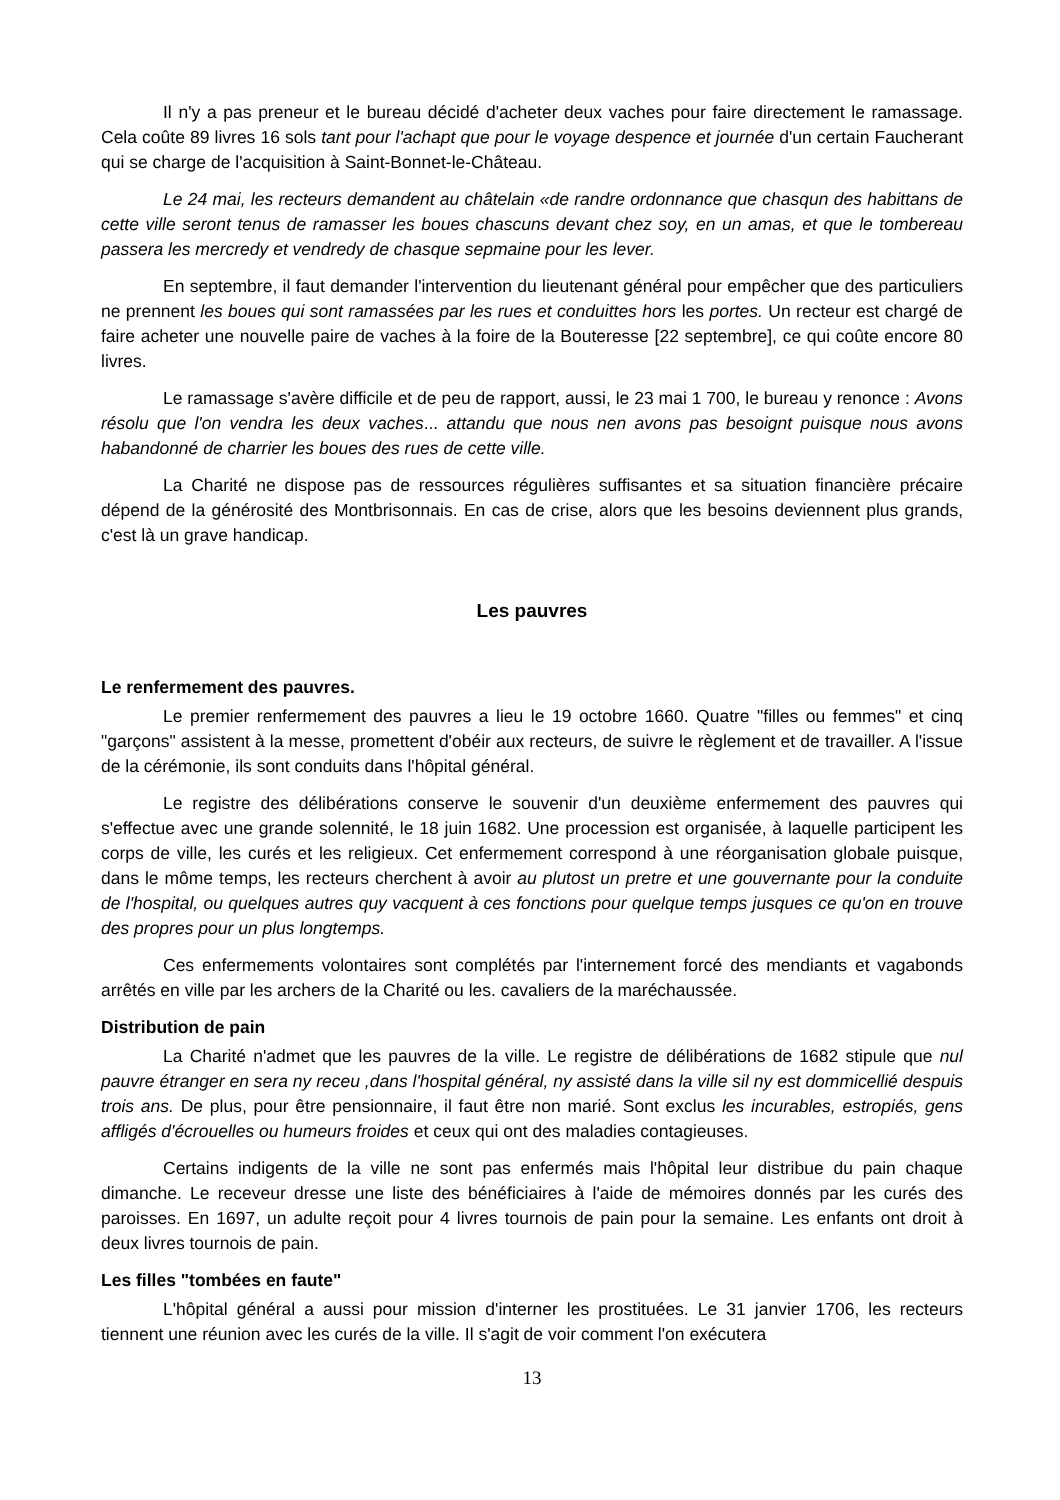Il n'y a pas preneur et le bureau décidé d'acheter deux vaches pour faire directement le ramassage. Cela coûte 89 livres 16 sols tant pour l'achapt que pour le voyage despence et journée d'un certain Faucherant qui se charge de l'acquisition à Saint-Bonnet-le-Château.
Le 24 mai, les recteurs demandent au châtelain «de randre ordonnance que chasqun des habittans de cette ville seront tenus de ramasser les boues chascuns devant chez soy, en un amas, et que le tombereau passera les mercredy et vendredy de chasque sepmaine pour les lever.
En septembre, il faut demander l'intervention du lieutenant général pour empêcher que des particuliers ne prennent les boues qui sont ramassées par les rues et conduittes hors les portes. Un recteur est chargé de faire acheter une nouvelle paire de vaches à la foire de la Bouteresse [22 septembre], ce qui coûte encore 80 livres.
Le ramassage s'avère difficile et de peu de rapport, aussi, le 23 mai 1 700, le bureau y renonce : Avons résolu que l'on vendra les deux vaches... attandu que nous nen avons pas besoignt puisque nous avons habandonné de charrier les boues des rues de cette ville.
La Charité ne dispose pas de ressources régulières suffisantes et sa situation financière précaire dépend de la générosité des Montbrisonnais. En cas de crise, alors que les besoins deviennent plus grands, c'est là un grave handicap.
Les pauvres
Le renfermement des pauvres.
Le premier renfermement des pauvres a lieu le 19 octobre 1660. Quatre "filles ou femmes" et cinq "garçons" assistent à la messe, promettent d'obéir aux recteurs, de suivre le règlement et de travailler. A l'issue de la cérémonie, ils sont conduits dans l'hôpital général.
Le registre des délibérations conserve le souvenir d'un deuxième enfermement des pauvres qui s'effectue avec une grande solennité, le 18 juin 1682. Une procession est organisée, à laquelle participent les corps de ville, les curés et les religieux. Cet enfermement correspond à une réorganisation globale puisque, dans le môme temps, les recteurs cherchent à avoir au plutost un pretre et une gouvernante pour la conduite de l'hospital, ou quelques autres quy vacquent à ces fonctions pour quelque temps jusques ce qu'on en trouve des propres pour un plus longtemps.
Ces enfermements volontaires sont complétés par l'internement forcé des mendiants et vagabonds arrêtés en ville par les archers de la Charité ou les. cavaliers de la maréchaussée.
Distribution de pain
La Charité n'admet que les pauvres de la ville. Le registre de délibérations de 1682 stipule que nul pauvre étranger en sera ny receu ,dans l'hospital général, ny assisté dans la ville sil ny est dommicellié despuis trois ans. De plus, pour être pensionnaire, il faut être non marié. Sont exclus les incurables, estropiés, gens affligés d'écrouelles ou humeurs froides et ceux qui ont des maladies contagieuses.
Certains indigents de la ville ne sont pas enfermés mais l'hôpital leur distribue du pain chaque dimanche. Le receveur dresse une liste des bénéficiaires à l'aide de mémoires donnés par les curés des paroisses. En 1697, un adulte reçoit pour 4 livres tournois de pain pour la semaine. Les enfants ont droit à deux livres tournois de pain.
Les filles "tombées en faute"
L'hôpital général a aussi pour mission d'interner les prostituées. Le 31 janvier 1706, les recteurs tiennent une réunion avec les curés de la ville. Il s'agit de voir comment l'on exécutera
13